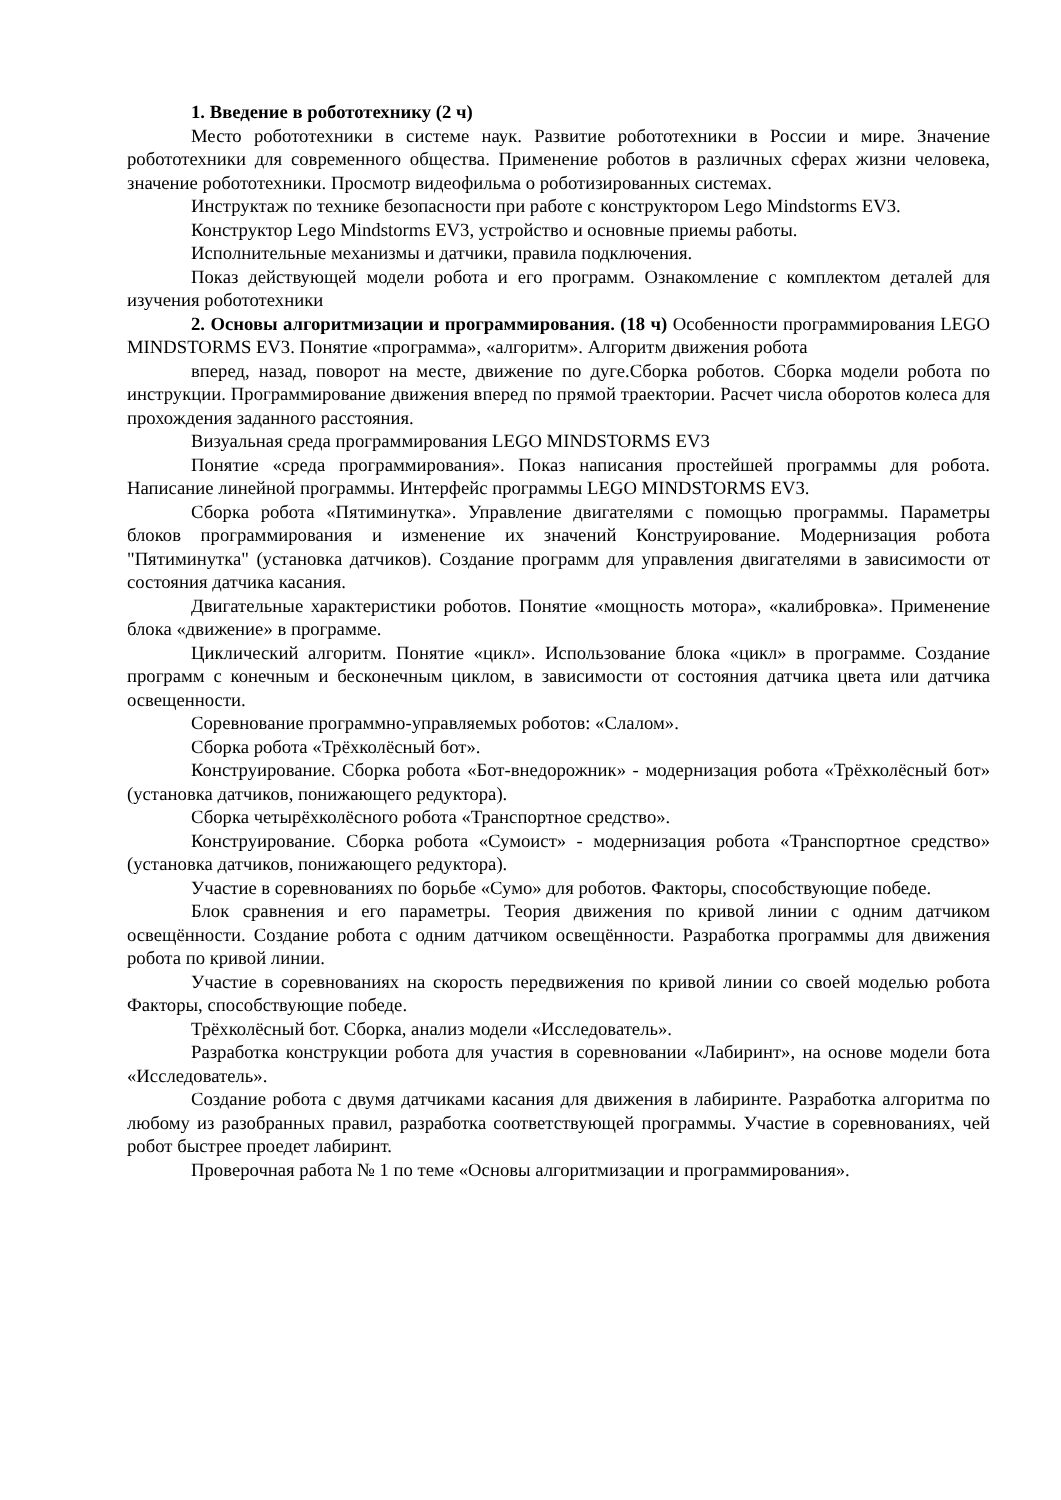1. Введение в робототехнику (2 ч)
Место робототехники в системе наук. Развитие робототехники в России и мире. Значение робототехники для современного общества. Применение роботов в различных сферах жизни человека, значение робототехники. Просмотр видеофильма о роботизированных системах.
Инструктаж по технике безопасности при работе с конструктором Lego Mindstorms EV3.
Конструктор Lego Mindstorms EV3, устройство и основные приемы работы.
Исполнительные механизмы и датчики, правила подключения.
Показ действующей модели робота и его программ. Ознакомление с комплектом деталей для изучения робототехники
2. Основы алгоритмизации и программирования. (18 ч) Особенности программирования LEGO MINDSTORMS EV3. Понятие «программа», «алгоритм». Алгоритм движения робота
вперед, назад, поворот на месте, движение по дуге.Сборка роботов. Сборка модели робота по инструкции. Программирование движения вперед по прямой траектории. Расчет числа оборотов колеса для прохождения заданного расстояния.
Визуальная среда программирования LEGO MINDSTORMS EV3
Понятие «среда программирования». Показ написания простейшей программы для робота. Написание линейной программы. Интерфейс программы LEGO MINDSTORMS EV3.
Сборка робота «Пятиминутка». Управление двигателями с помощью программы. Параметры блоков программирования и изменение их значений Конструирование. Модернизация робота "Пятиминутка" (установка датчиков). Создание программ для управления двигателями в зависимости от состояния датчика касания.
Двигательные характеристики роботов. Понятие «мощность мотора», «калибровка». Применение блока «движение» в программе.
Циклический алгоритм. Понятие «цикл». Использование блока «цикл» в программе. Создание программ с конечным и бесконечным циклом, в зависимости от состояния датчика цвета или датчика освещенности.
Соревнование программно-управляемых роботов: «Слалом».
Сборка робота «Трёхколёсный бот».
Конструирование. Сборка робота «Бот-внедорожник» - модернизация робота «Трёхколёсный бот» (установка датчиков, понижающего редуктора).
Сборка четырёхколёсного робота «Транспортное средство».
Конструирование. Сборка робота «Сумоист» - модернизация робота «Транспортное средство» (установка датчиков, понижающего редуктора).
Участие в соревнованиях по борьбе «Сумо» для роботов. Факторы, способствующие победе.
Блок сравнения и его параметры. Теория движения по кривой линии с одним датчиком освещённости. Создание робота с одним датчиком освещённости. Разработка программы для движения робота по кривой линии.
Участие в соревнованиях на скорость передвижения по кривой линии со своей моделью робота Факторы, способствующие победе.
Трёхколёсный бот. Сборка, анализ модели «Исследователь».
Разработка конструкции робота для участия в соревновании «Лабиринт», на основе модели бота «Исследователь».
Создание робота с двумя датчиками касания для движения в лабиринте. Разработка алгоритма по любому из разобранных правил, разработка соответствующей программы. Участие в соревнованиях, чей робот быстрее проедет лабиринт.
Проверочная работа № 1 по теме «Основы алгоритмизации и программирования».